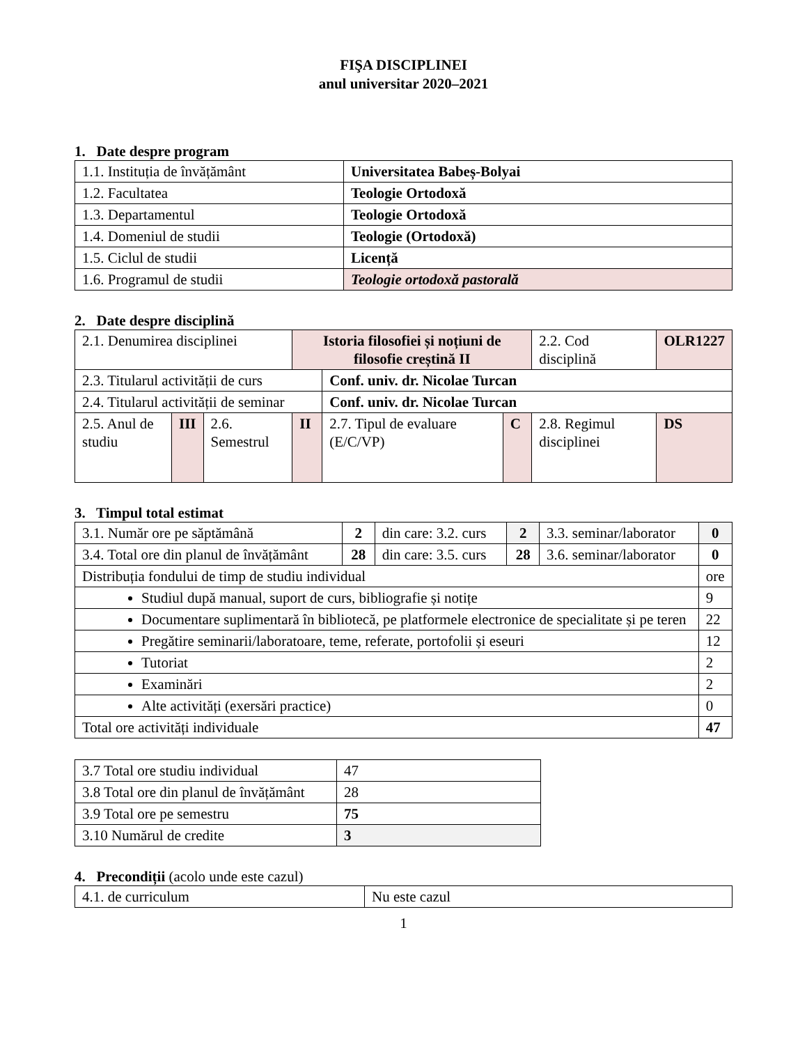FIŞA DISCIPLINEI
anul universitar 2020–2021
1. Date despre program
| 1.1. Instituția de învățământ | Universitatea Babeș-Bolyai |
| 1.2. Facultatea | Teologie Ortodoxă |
| 1.3. Departamentul | Teologie Ortodoxă |
| 1.4. Domeniul de studii | Teologie (Ortodoxă) |
| 1.5. Ciclul de studii | Licență |
| 1.6. Programul de studii | Teologie ortodoxă pastorală |
2. Date despre disciplină
| 2.1. Denumirea disciplinei | | | Istoria filosofiei și noțiuni de filosofie creștină II | | | 2.2. Cod disciplină | OLR1227 |
| 2.3. Titularul activității de curs | | | | Conf. univ. dr. Nicolae Turcan | | | |
| 2.4. Titularul activității de seminar | | | | Conf. univ. dr. Nicolae Turcan | | | |
| 2.5. Anul de studiu | III | 2.6. Semestrul | II | 2.7. Tipul de evaluare (E/C/VP) | C | 2.8. Regimul disciplinei | DS |
3. Timpul total estimat
| 3.1. Număr ore pe săptămână | 2 | din care: 3.2. curs | 2 | 3.3. seminar/laborator | 0 |
| 3.4. Total ore din planul de învățământ | 28 | din care: 3.5. curs | 28 | 3.6. seminar/laborator | 0 |
| Distribuția fondului de timp de studiu individual | | | | | ore |
| Studiul după manual, suport de curs, bibliografie și notițe | | | | | 9 |
| Documentare suplimentară în bibliotecă, pe platformele electronice de specialitate și pe teren | | | | | 22 |
| Pregătire seminarii/laboratoare, teme, referate, portofolii și eseuri | | | | | 12 |
| Tutoriat | | | | | 2 |
| Examinări | | | | | 2 |
| Alte activități (exersări practice) | | | | | 0 |
| Total ore activități individuale | | | | | 47 |
| 3.7 Total ore studiu individual | 47 |
| 3.8 Total ore din planul de învățământ | 28 |
| 3.9 Total ore pe semestru | 75 |
| 3.10 Numărul de credite | 3 |
4. Precondiții (acolo unde este cazul)
| 4.1. de curriculum | Nu este cazul |
1